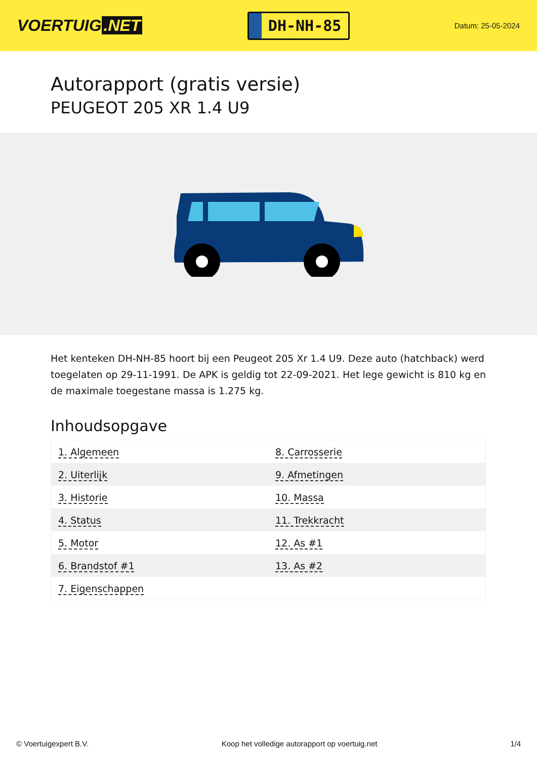VOERTUIG.NET
DH-NH-85
Datum: 25-05-2024
Autorapport (gratis versie)
PEUGEOT 205 XR 1.4 U9
Het kenteken DH-NH-85 hoort bij een Peugeot 205 Xr 1.4 U9. Deze auto (hatchback) werd toegelaten op 29-11-1991. De APK is geldig tot 22-09-2021. Het lege gewicht is 810 kg en de maximale toegestane massa is 1.275 kg.
Inhoudsopgave
| 1. Algemeen | 8. Carrosserie |
| 2. Uiterlijk | 9. Afmetingen |
| 3. Historie | 10. Massa |
| 4. Status | 11. Trekkracht |
| 5. Motor | 12. As #1 |
| 6. Brandstof #1 | 13. As #2 |
| 7. Eigenschappen | |
© Voertuigexpert B.V. Koop het volledige autorapport op voertuig.net 1/4